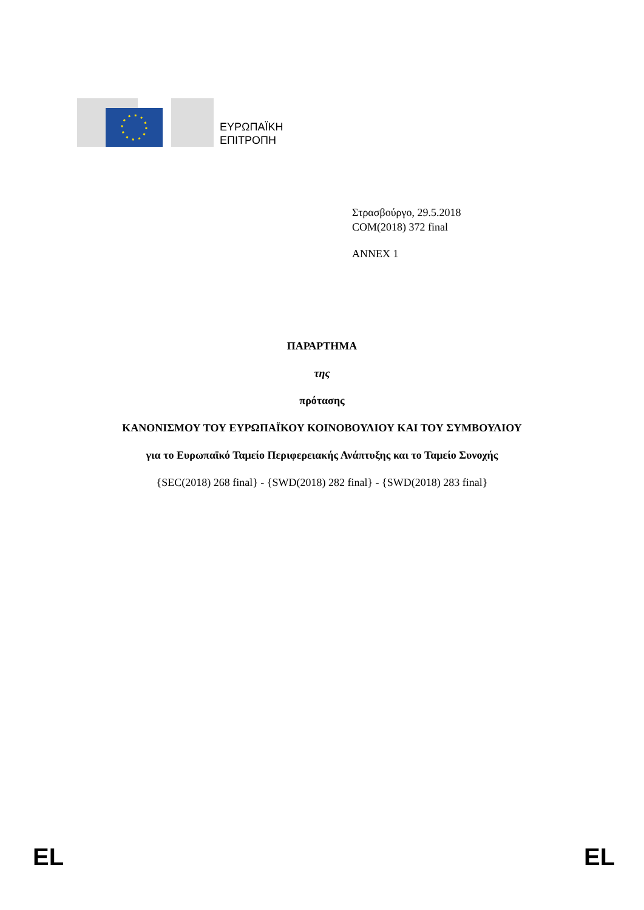ΕΥΡΩΠΑΪΚΗ
ΕΠΙΤΡΟΠΗ
Στρασβούργο, 29.5.2018
COM(2018) 372 final
ANNEX 1
ΠΑΡΑΡΤΗΜΑ
της
πρότασης
ΚΑΝΟΝΙΣΜΟΥ ΤΟΥ ΕΥΡΩΠΑΪΚΟΥ ΚΟΙΝΟΒΟΥΛΙΟΥ ΚΑΙ ΤΟΥ ΣΥΜΒΟΥΛΙΟΥ
για το Ευρωπαϊκό Ταμείο Περιφερειακής Ανάπτυξης και το Ταμείο Συνοχής
{SEC(2018) 268 final} - {SWD(2018) 282 final} - {SWD(2018) 283 final}
EL EL